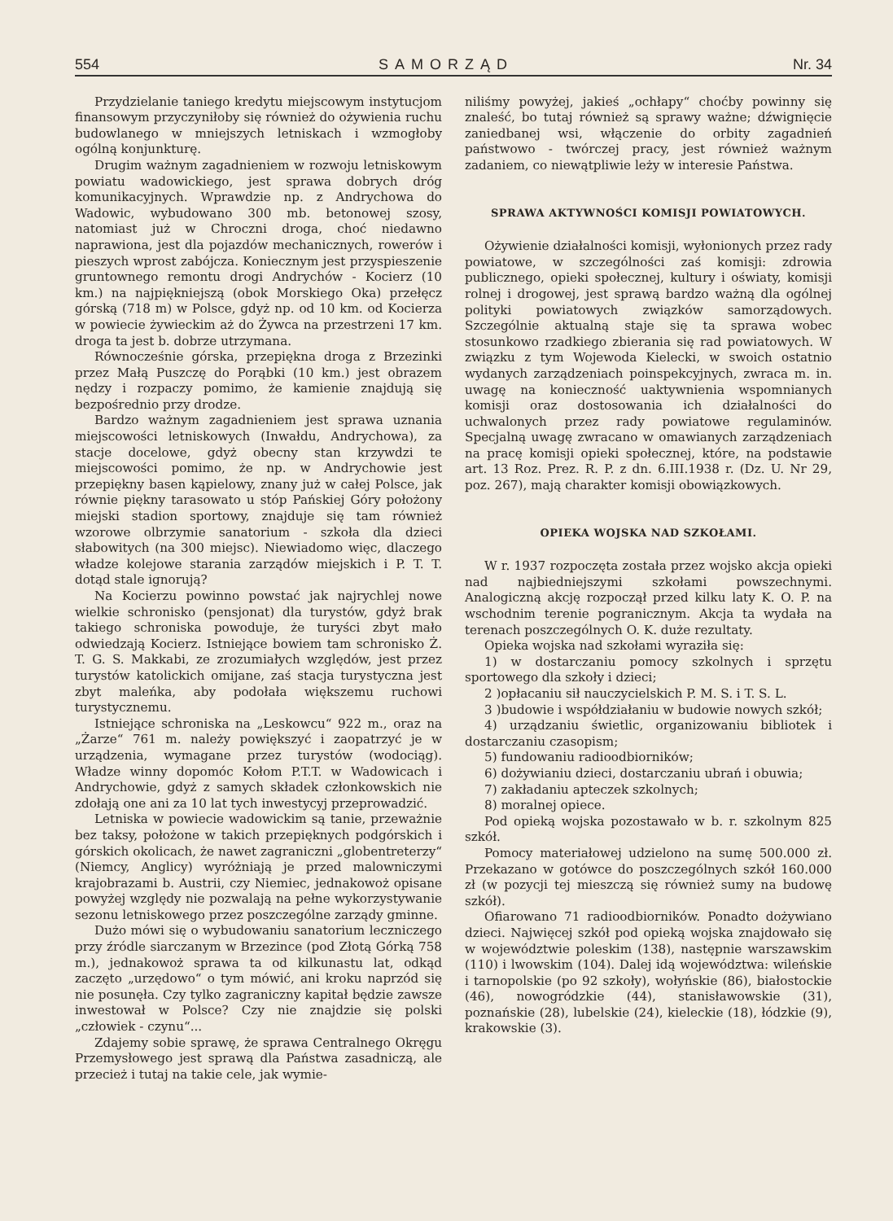554 SAMORZĄD Nr. 34
Przydzielanie taniego kredytu miejscowym instytucjom finansowym przyczyniłoby się również do ożywienia ruchu budowlanego w mniejszych letniskach i wzmogłoby ogólną konjunkturę.
Drugim ważnym zagadnieniem w rozwoju letniskowym powiatu wadowickiego, jest sprawa dobrych dróg komunikacyjnych. Wprawdzie np. z Andrychowa do Wadowic, wybudowano 300 mb. betonowej szosy, natomiast już w Chroczni droga, choć niedawno naprawiona, jest dla pojazdów mechanicznych, rowerów i pieszych wprost zabójcza. Koniecznym jest przyspieszenie gruntownego remontu drogi Andrychów - Kocierz (10 km.) na najpiękniejszą (obok Morskiego Oka) przełęcz górską (718 m) w Polsce, gdyż np. od 10 km. od Kocierza w powiecie żywieckim aż do Żywca na przestrzeni 17 km. droga ta jest b. dobrze utrzymana.
Równocześnie górska, przepiękna droga z Brzezinki przez Małą Puszczę do Porąbki (10 km.) jest obrazem nędzy i rozpaczy pomimo, że kamienie znajdują się bezpośrednio przy drodze.
Bardzo ważnym zagadnieniem jest sprawa uznania miejscowości letniskowych (Inwałdu, Andrychowa), za stacje docelowe, gdyż obecny stan krzywdzi te miejscowości pomimo, że np. w Andrychowie jest przepiękny basen kąpielowy, znany już w całej Polsce, jak równie piękny tarasowato u stóp Pańskiej Góry położony miejski stadion sportowy, znajduje się tam również wzorowe olbrzymie sanatorium - szkoła dla dzieci słabowitych (na 300 miejsc). Niewiadomo więc, dlaczego władze kolejowe starania zarządów miejskich i P. T. T. dotąd stale ignorują?
Na Kocierzu powinno powstać jak najrychlej nowe wielkie schronisko (pensjonat) dla turystów, gdyż brak takiego schroniska powoduje, że turyści zbyt mało odwiedzają Kocierz. Istniejące bowiem tam schronisko Ż. T. G. S. Makkabi, ze zrozumiałych względów, jest przez turystów katolickich omijane, zaś stacja turystyczna jest zbyt maleńka, aby podołała większemu ruchowi turystycznemu.
Istniejące schroniska na „Leskowcu“ 922 m., oraz na „Żarze“ 761 m. należy powiększyć i zaopatrzyć je w urządzenia, wymagane przez turystów (wodociąg). Władze winny dopomóc Kołom P.T.T. w Wadowicach i Andrychowie, gdyż z samych składek członkowskich nie zdołają one ani za 10 lat tych inwestycyj przeprowadzić.
Letniska w powiecie wadowickim są tanie, przeważnie bez taksy, położone w takich przepięknych podgórskich i górskich okolicach, że nawet zagraniczni „globentreterzy“ (Niemcy, Anglicy) wyróżniają je przed malowniczymi krajobrazami b. Austrii, czy Niemiec, jednakowoż opisane powyżej względy nie pozwalają na pełne wykorzystywanie sezonu letniskowego przez poszczególne zarządy gminne.
Dużo mówi się o wybudowaniu sanatorium leczniczego przy źródle siarczanym w Brzezince (pod Złotą Górką 758 m.), jednakowoż sprawa ta od kilkunastu lat, odkąd zaczęto „urzędowo“ o tym mówić, ani kroku naprzód się nie posunęła. Czy tylko zagraniczny kapitał będzie zawsze inwestował w Polsce? Czy nie znajdzie się polski „człowiek - czynu“...
Zdajemy sobie sprawę, że sprawa Centralnego Okręgu Przemysłowego jest sprawą dla Państwa zasadniczą, ale przecież i tutaj na takie cele, jak wymie-
niliśmy powyżej, jakieś „ochłapy“ choćby powinny się znaleść, bo tutaj również są sprawy ważne; dźwignięcie zaniedbanej wsi, włączenie do orbity zagadnień państwowo - twórczej pracy, jest również ważnym zadaniem, co niewątpliwie leży w interesie Państwa.
SPRAWA AKTYWNOŚCI KOMISJI POWIATOWYCH.
Ożywienie działalności komisji, wyłonionych przez rady powiatowe, w szczególności zaś komisji: zdrowia publicznego, opieki społecznej, kultury i oświaty, komisji rolnej i drogowej, jest sprawą bardzo ważną dla ogólnej polityki powiatowych związków samorządowych. Szczególnie aktualną staje się ta sprawa wobec stosunkowo rzadkiego zbierania się rad powiatowych. W związku z tym Wojewoda Kielecki, w swoich ostatnio wydanych zarządzeniach poinspekcyjnych, zwraca m. in. uwagę na konieczność uaktywnienia wspomnianych komisji oraz dostosowania ich działalności do uchwalonych przez rady powiatowe regulaminów. Specjalną uwagę zwracano w omawianych zarządzeniach na pracę komisji opieki społecznej, które, na podstawie art. 13 Roz. Prez. R. P. z dn. 6.III.1938 r. (Dz. U. Nr 29, poz. 267), mają charakter komisji obowiązkowych.
OPIEKA WOJSKA NAD SZKOŁAMI.
W r. 1937 rozpoczęta została przez wojsko akcja opieki nad najbiedniejszymi szkołami powszechnymi. Analogiczną akcję rozpoczął przed kilku laty K. O. P. na wschodnim terenie pogranicznym. Akcja ta wydała na terenach poszczególnych O. K. duże rezultaty.
Opieka wojska nad szkołami wyraziła się:
1) w dostarczaniu pomocy szkolnych i sprzętu sportowego dla szkoły i dzieci;
2 )opłacaniu sił nauczycielskich P. M. S. i T. S. L.
3 )budowie i współdziałaniu w budowie nowych szkół;
4) urządzaniu świetlic, organizowaniu bibliotek i dostarczaniu czasopism;
5) fundowaniu radioodbiorników;
6) dożywianiu dzieci, dostarczaniu ubrań i obuwia;
7) zakładaniu apteczek szkolnych;
8) moralnej opiece.
Pod opieką wojska pozostawało w b. r. szkolnym 825 szkół.
Pomocy materiałowej udzielono na sumę 500.000 zł. Przekazano w gotówce do poszczególnych szkół 160.000 zł (w pozycji tej mieszczą się również sumy na budowę szkół).
Ofiarowano 71 radioodbiorników. Ponadto dożywiano dzieci. Najwięcej szkół pod opieką wojska znajdowało się w województwie poleskim (138), następnie warszawskim (110) i lwowskim (104). Dalej idą województwa: wileńskie i tarnopolskie (po 92 szkoły), wołyńskie (86), białostockie (46), nowogródzkie (44), stanisławowskie (31), poznańskie (28), lubelskie (24), kieleckie (18), łódzkie (9), krakowskie (3).